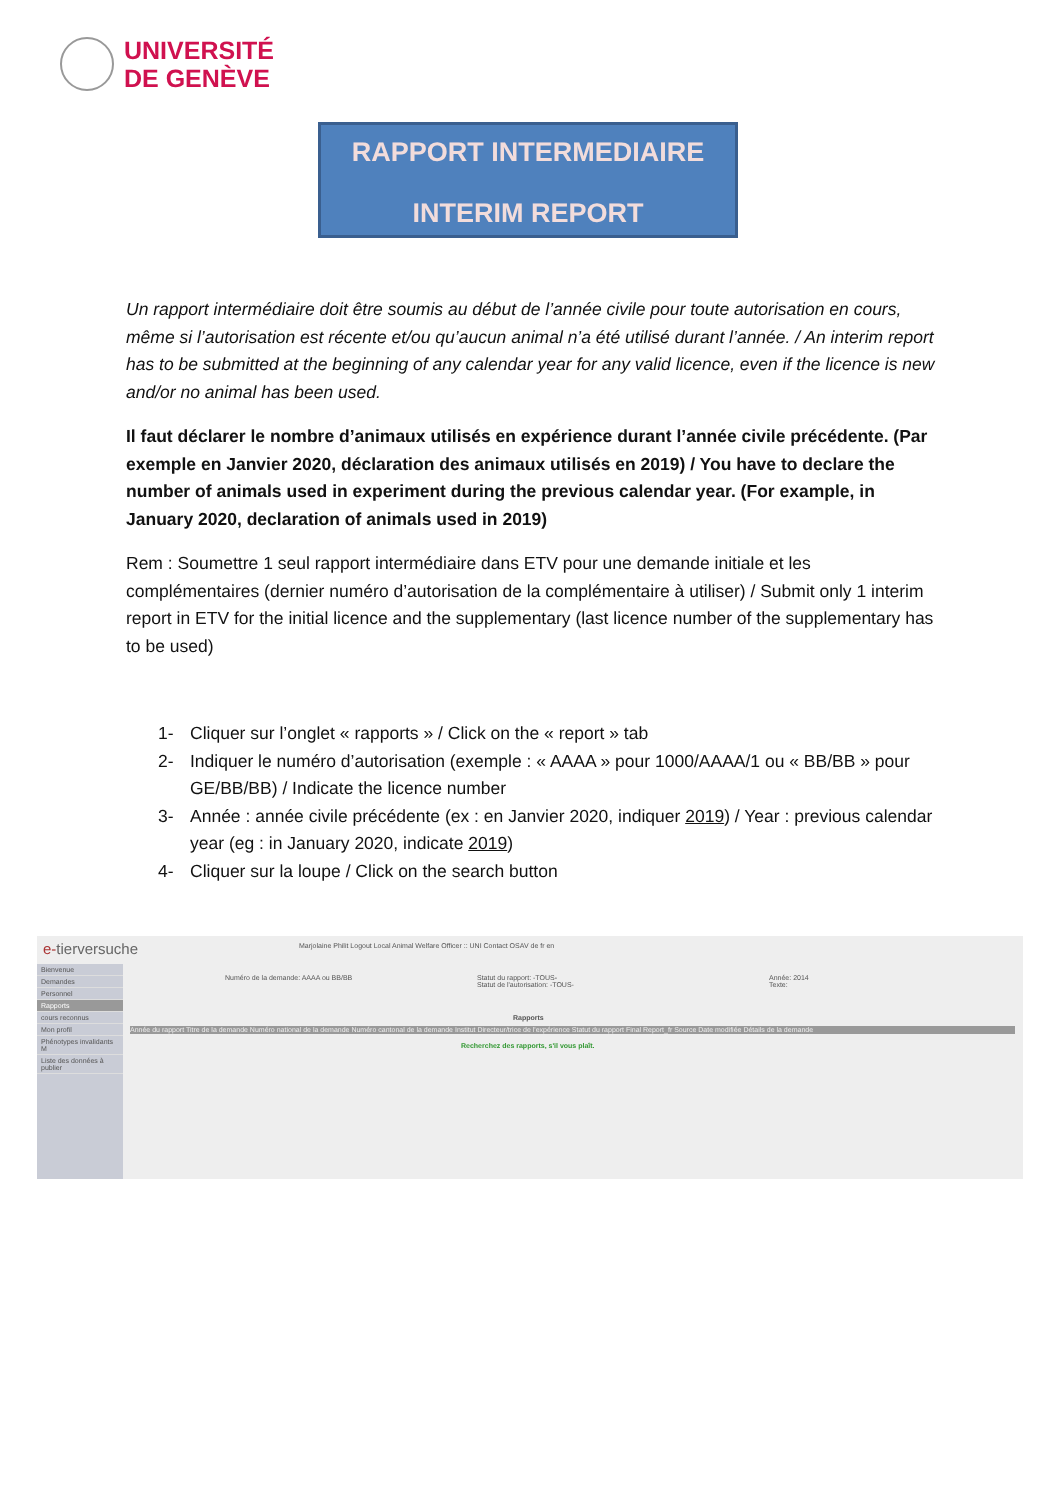UNIVERSITÉ
DE GENÈVE
RAPPORT INTERMEDIAIRE
INTERIM REPORT
Un rapport intermédiaire doit être soumis au début de l’année civile pour toute autorisation en cours, même si l’autorisation est récente et/ou qu’aucun animal n’a été utilisé durant l’année. / An interim report has to be submitted at the beginning of any calendar year for any valid licence, even if the licence is new and/or no animal has been used.
Il faut déclarer le nombre d’animaux utilisés en expérience durant l’année civile précédente. (Par exemple en Janvier 2020, déclaration des animaux utilisés en 2019) / You have to declare the number of animals used in experiment during the previous calendar year. (For example, in January 2020, declaration of animals used in 2019)
Rem : Soumettre 1 seul rapport intermédiaire dans ETV pour une demande initiale et les complémentaires (dernier numéro d’autorisation de la complémentaire à utiliser) / Submit only 1 interim report in ETV for the initial licence and the supplementary (last licence number of the supplementary has to be used)
1- Cliquer sur l’onglet « rapports » / Click on the « report » tab
2- Indiquer le numéro d’autorisation (exemple : « AAAA » pour 1000/AAAA/1 ou « BB/BB » pour GE/BB/BB) / Indicate the licence number
3- Année : année civile précédente (ex : en Janvier 2020, indiquer 2019) / Year : previous calendar year (eg : in January 2020, indicate 2019)
4- Cliquer sur la loupe / Click on the search button
e-tierversuche
Marjolaine Philit Logout Local Animal Welfare Officer :: UNI Contact OSAV de fr en
Bienvenue
Demandes
Personnel
Rapports
cours reconnus
Mon profil
Phénotypes invalidants M
Liste des données à publier
Numéro de la demande: AAAA ou BB/BB
Statut du rapport: -TOUS-
Statut de l'autorisation: -TOUS-
Année: 2014
Texte:
Rapports
Année du rapport Titre de la demande Numéro national de la demande Numéro cantonal de la demande Institut Directeur/trice de l'expérience Statut du rapport Final Report_fr Source Date modifiée Détails de la demande
Recherchez des rapports, s'il vous plaît.